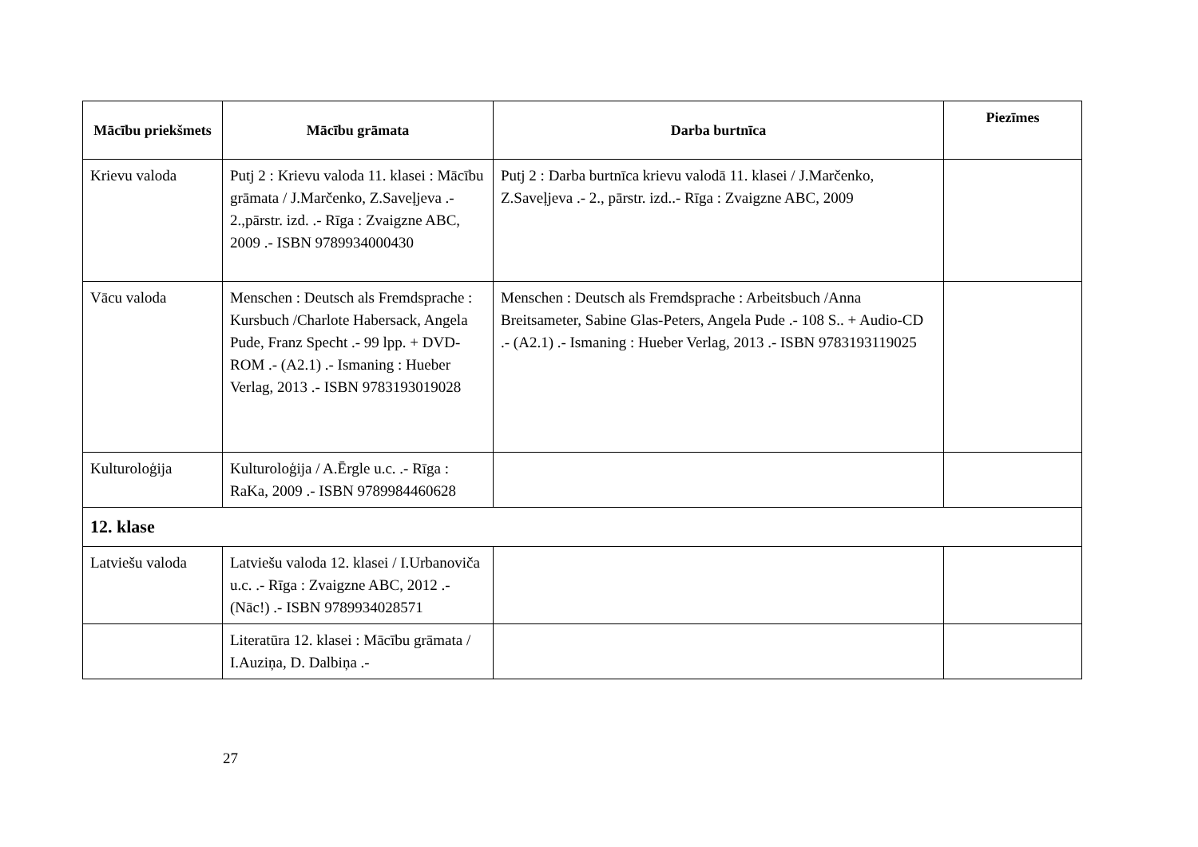| Mācību priekšmets | Mācību grāmata | Darba burtnīca | Piezīmes |
| --- | --- | --- | --- |
| Krievu valoda | Putj 2 : Krievu valoda 11. klasei : Mācību grāmata / J.Marčenko, Z.Saveļjeva .- 2.,pārstr. izd. .- Rīga : Zvaigzne ABC, 2009 .- ISBN 9789934000430 | Putj 2 : Darba burtnīca krievu valodā 11. klasei / J.Marčenko, Z.Saveļjeva .- 2., pārstr. izd..- Rīga : Zvaigzne ABC, 2009 | |
| Vācu valoda | Menschen : Deutsch als Fremdsprache : Kursbuch /Charlote Habersack, Angela Pude, Franz Specht .- 99 lpp. + DVD-ROM .- (A2.1) .- Ismaning : Hueber Verlag, 2013 .- ISBN 9783193019028 | Menschen : Deutsch als Fremdsprache : Arbeitsbuch /Anna Breitsameter, Sabine Glas-Peters, Angela Pude .- 108 S.. + Audio-CD .- (A2.1) .- Ismaning : Hueber Verlag, 2013 .- ISBN 9783193119025 | |
| Kulturoloģija | Kulturoloģija / A.Ērgle u.c. .- Rīga : RaKa, 2009 .- ISBN 9789984460628 | | |
| 12. klase | | | |
| Latviešu valoda | Latviešu valoda 12. klasei / I.Urbanoviča u.c. .- Rīga : Zvaigzne ABC, 2012 .- (Nāc!) .- ISBN 9789934028571 | | |
| | Literatūra 12. klasei : Mācību grāmata / I.Auziņa, D. Dalbiņa .- | | |
27